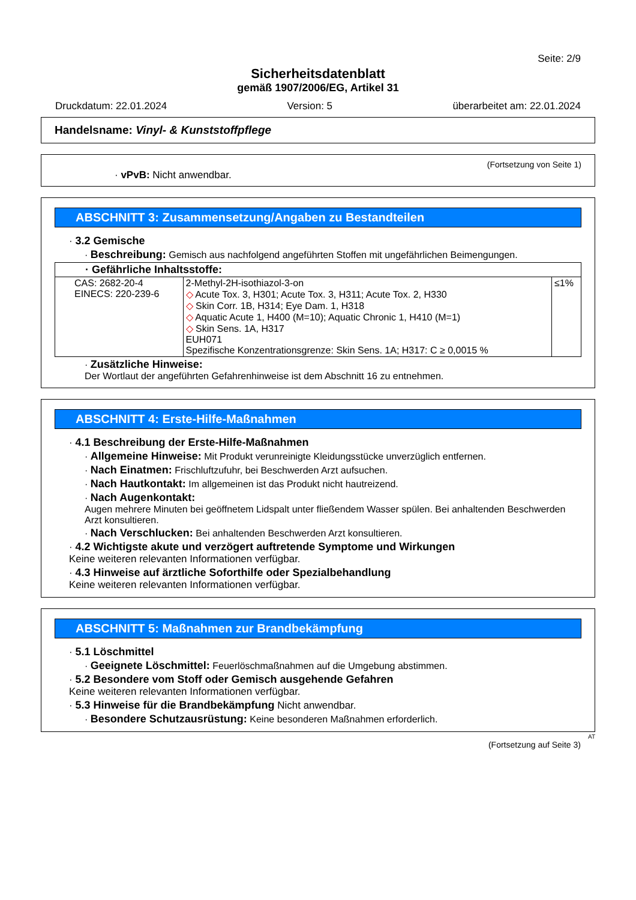Seite: 2/9
Sicherheitsdatenblatt
gemäß 1907/2006/EG, Artikel 31
Druckdatum: 22.01.2024 Version: 5 überarbeitet am: 22.01.2024
Handelsname: Vinyl- & Kunststoffpflege
(Fortsetzung von Seite 1)
· vPvB: Nicht anwendbar.
ABSCHNITT 3: Zusammensetzung/Angaben zu Bestandteilen
· 3.2 Gemische
· Beschreibung: Gemisch aus nachfolgend angeführten Stoffen mit ungefährlichen Beimengungen.
| · Gefährliche Inhaltsstoffe: | | |
| --- | --- | --- |
| CAS: 2682-20-4 EINECS: 220-239-6 | 2-Methyl-2H-isothiazol-3-on ◇ Acute Tox. 3, H301; Acute Tox. 3, H311; Acute Tox. 2, H330 ◇ Skin Corr. 1B, H314; Eye Dam. 1, H318 ◇ Aquatic Acute 1, H400 (M=10); Aquatic Chronic 1, H410 (M=1) ◇ Skin Sens. 1A, H317 EUH071 Spezifische Konzentrationsgrenze: Skin Sens. 1A; H317: C ≥ 0,0015 % | ≤1% |
· Zusätzliche Hinweise:
Der Wortlaut der angeführten Gefahrenhinweise ist dem Abschnitt 16 zu entnehmen.
ABSCHNITT 4: Erste-Hilfe-Maßnahmen
· 4.1 Beschreibung der Erste-Hilfe-Maßnahmen
· Allgemeine Hinweise: Mit Produkt verunreinigte Kleidungsstücke unverzüglich entfernen.
· Nach Einatmen: Frischluftzufuhr, bei Beschwerden Arzt aufsuchen.
· Nach Hautkontakt: Im allgemeinen ist das Produkt nicht hautreizend.
· Nach Augenkontakt:
Augen mehrere Minuten bei geöffnetem Lidspalt unter fließendem Wasser spülen. Bei anhaltenden Beschwerden Arzt konsultieren.
· Nach Verschlucken: Bei anhaltenden Beschwerden Arzt konsultieren.
· 4.2 Wichtigste akute und verzögert auftretende Symptome und Wirkungen
Keine weiteren relevanten Informationen verfügbar.
· 4.3 Hinweise auf ärztliche Soforthilfe oder Spezialbehandlung
Keine weiteren relevanten Informationen verfügbar.
ABSCHNITT 5: Maßnahmen zur Brandbekämpfung
· 5.1 Löschmittel
· Geeignete Löschmittel: Feuerlöschmaßnahmen auf die Umgebung abstimmen.
· 5.2 Besondere vom Stoff oder Gemisch ausgehende Gefahren
Keine weiteren relevanten Informationen verfügbar.
· 5.3 Hinweise für die Brandbekämpfung Nicht anwendbar.
· Besondere Schutzausrüstung: Keine besonderen Maßnahmen erforderlich.
AT
(Fortsetzung auf Seite 3)